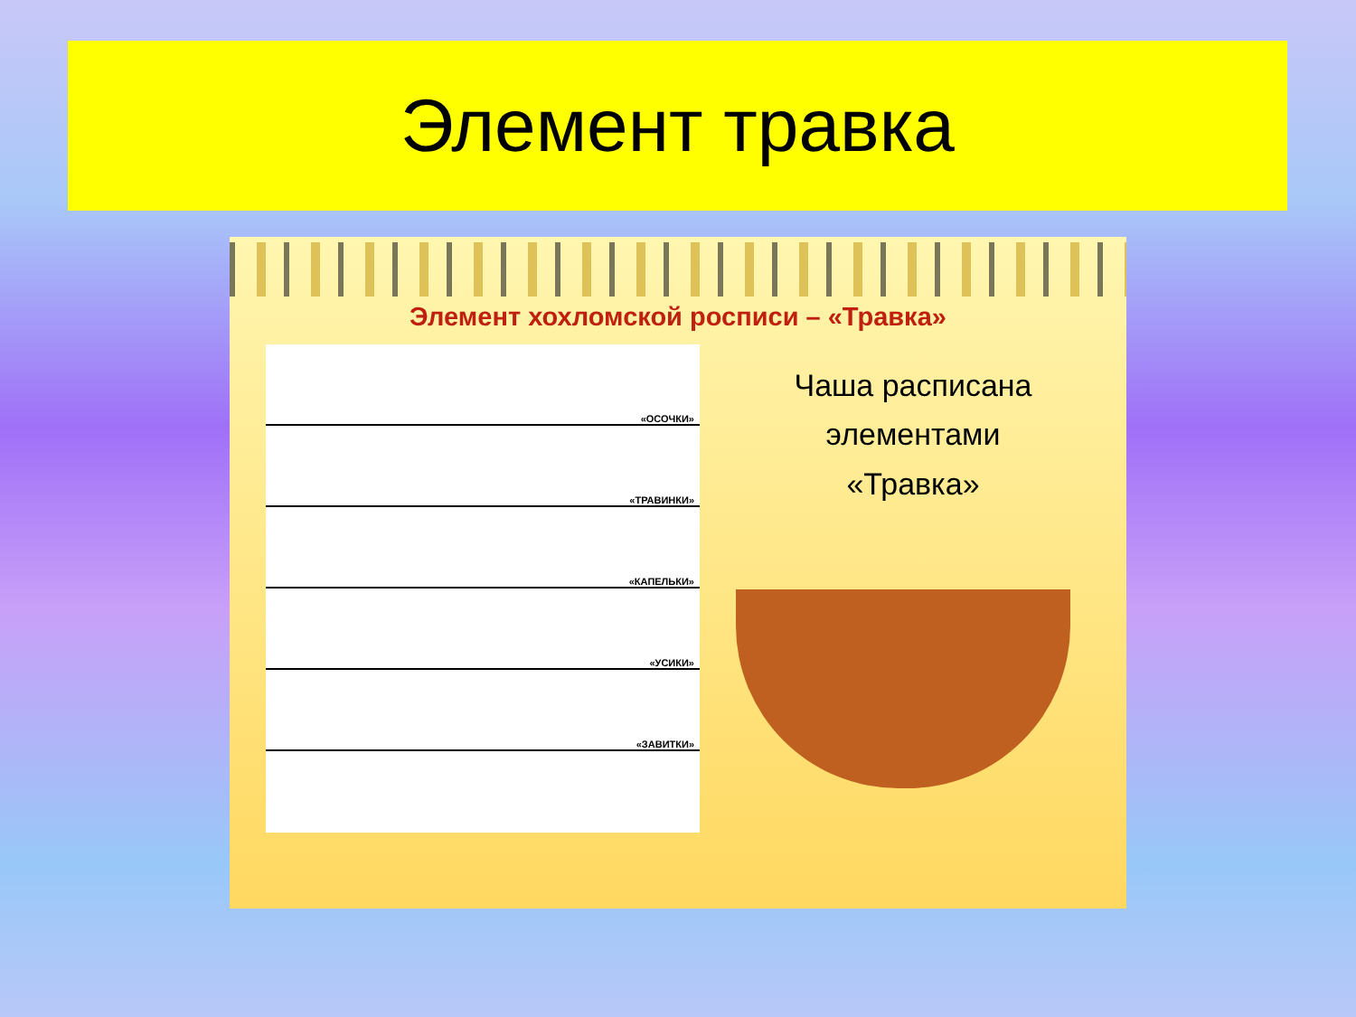Элемент травка
Элемент хохломской росписи – «Травка»
«ОСОЧКИ»
«ТРАВИНКИ»
«КАПЕЛЬКИ»
«УСИКИ»
«ЗАВИТКИ»
Чаша расписана
элементами
«Травка»